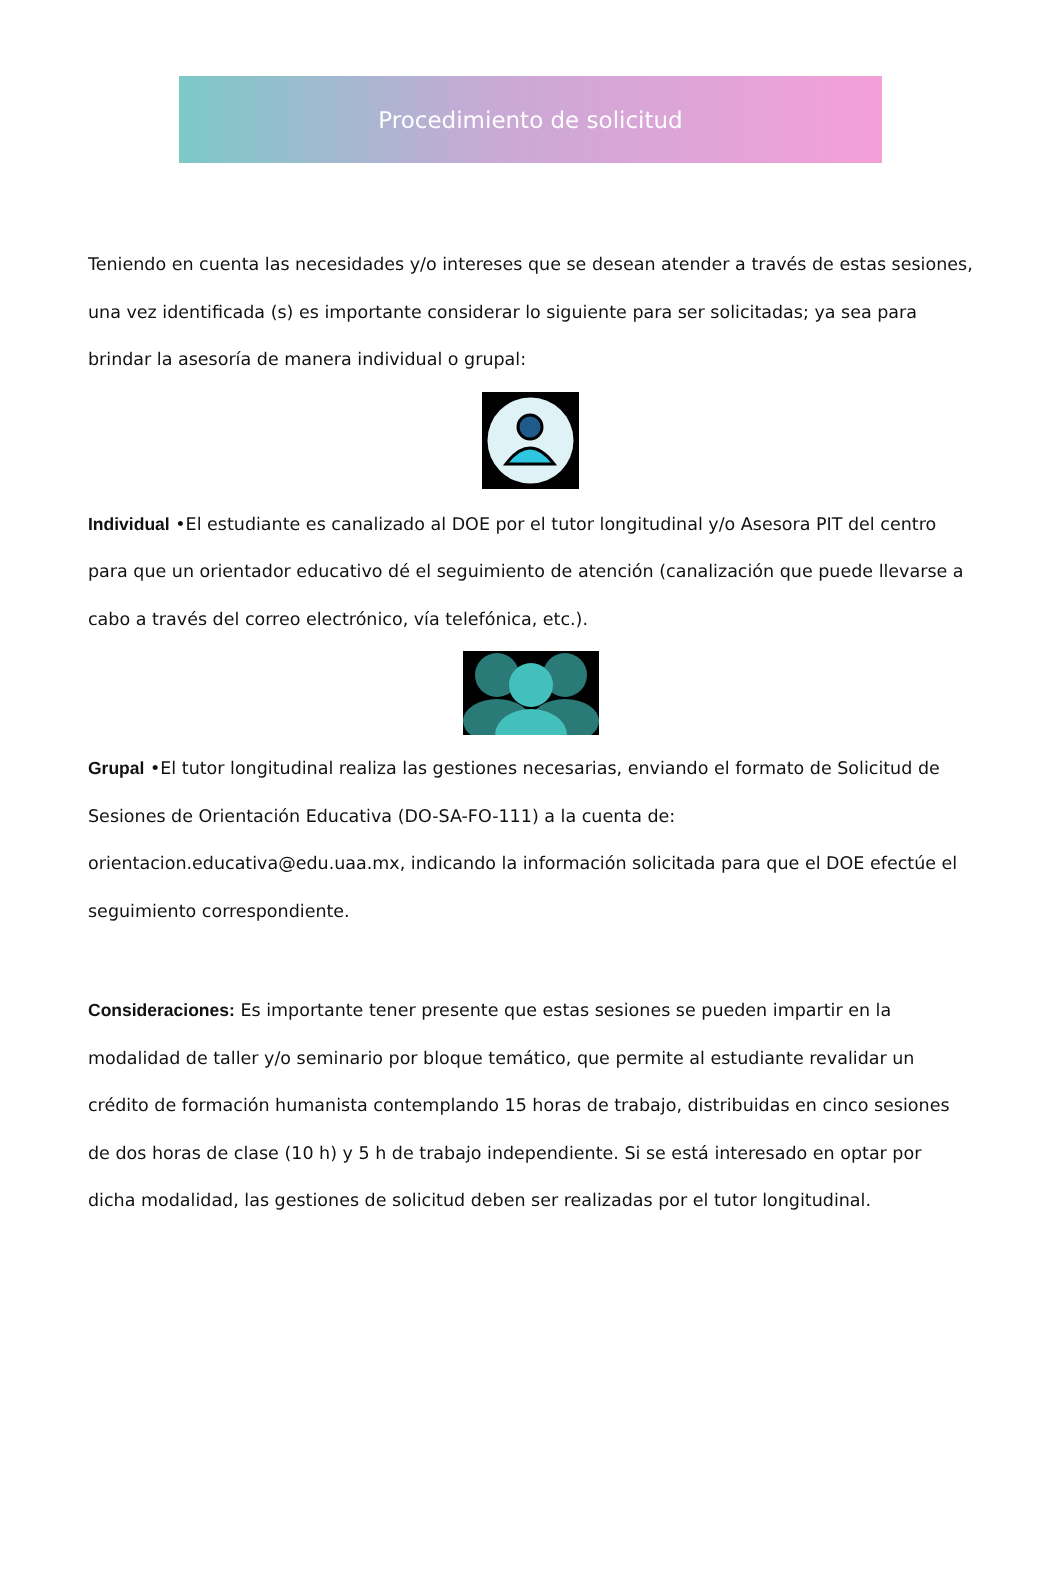Procedimiento de solicitud
Teniendo en cuenta las necesidades y/o intereses que se desean atender a través de estas sesiones, una vez identificada (s) es importante considerar lo siguiente para ser solicitadas; ya sea para brindar la asesoría de manera individual o grupal:
Individual •El estudiante es canalizado al DOE por el tutor longitudinal y/o Asesora PIT del centro para que un orientador educativo dé el seguimiento de atención (canalización que puede llevarse a cabo a través del correo electrónico, vía telefónica, etc.).
Grupal •El tutor longitudinal realiza las gestiones necesarias, enviando el formato de Solicitud de Sesiones de Orientación Educativa (DO-SA-FO-111) a la cuenta de: orientacion.educativa@edu.uaa.mx, indicando la información solicitada para que el DOE efectúe el seguimiento correspondiente.
Consideraciones: Es importante tener presente que estas sesiones se pueden impartir en la modalidad de taller y/o seminario por bloque temático, que permite al estudiante revalidar un crédito de formación humanista contemplando 15 horas de trabajo, distribuidas en cinco sesiones de dos horas de clase (10 h) y 5 h de trabajo independiente. Si se está interesado en optar por dicha modalidad, las gestiones de solicitud deben ser realizadas por el tutor longitudinal.